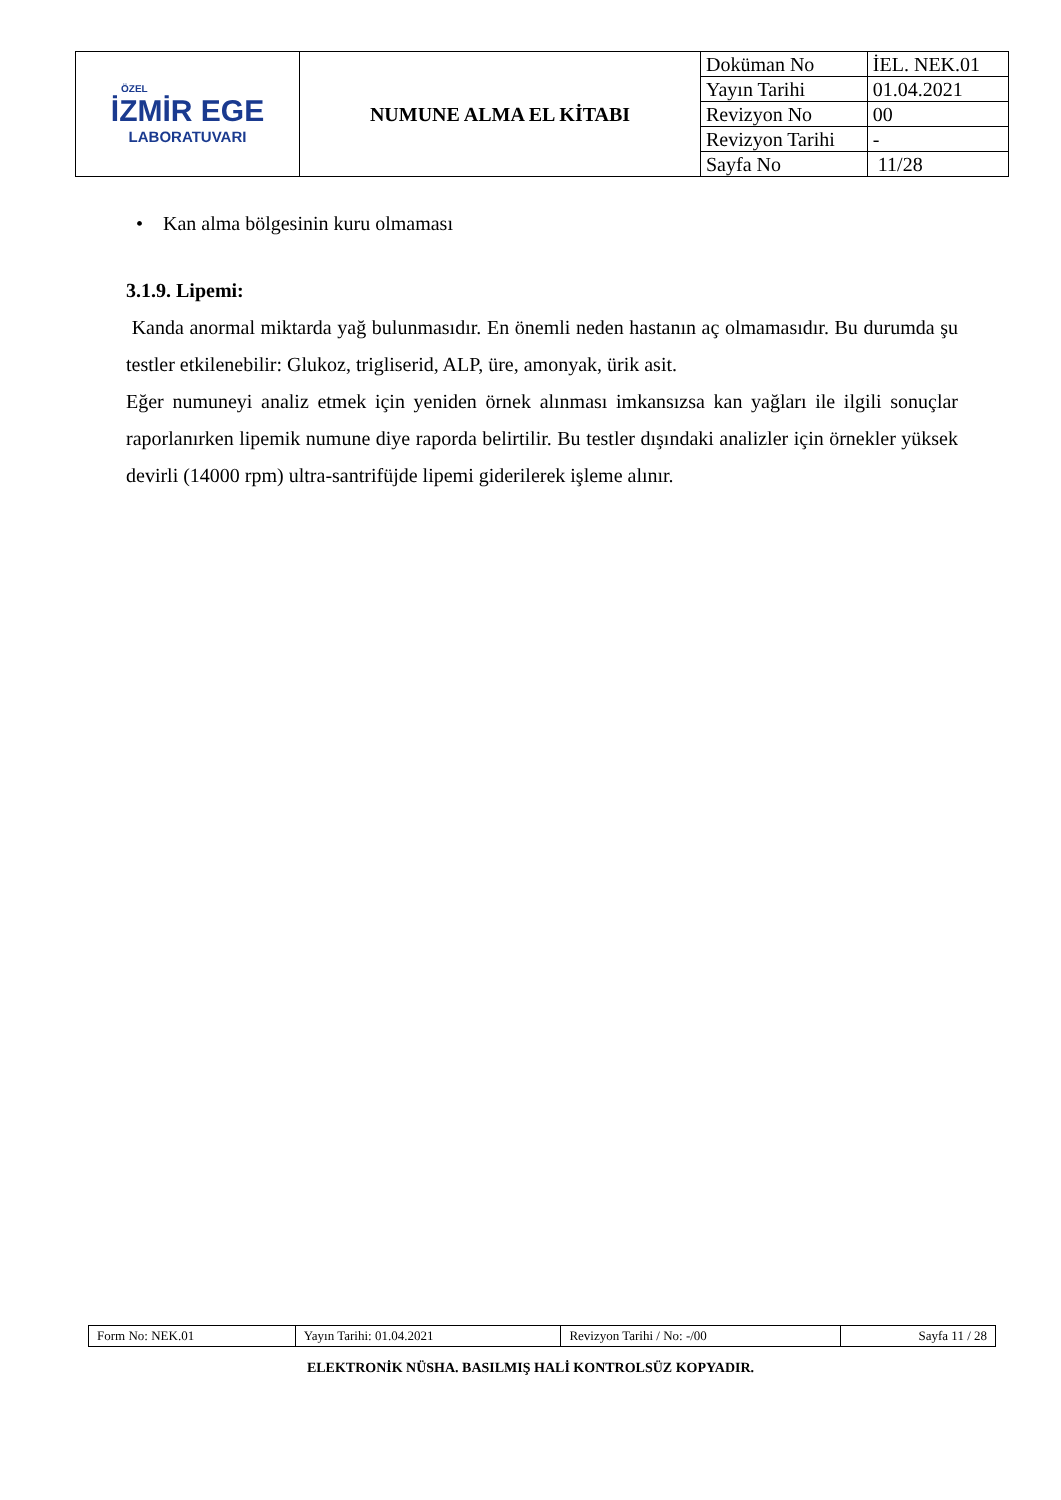| ÖZEL İZMİR EGE LABORATUVARI | NUMUNE ALMA EL KİTABI | Doküman No | İEL. NEK.01 |
| | | Yayın Tarihi | 01.04.2021 |
| | | Revizyon No | 00 |
| | | Revizyon Tarihi | - |
| | | Sayfa No | 11/28 |
• Kan alma bölgesinin kuru olmaması
3.1.9. Lipemi:
Kanda anormal miktarda yağ bulunmasıdır. En önemli neden hastanın aç olmamasıdır. Bu durumda şu testler etkilenebilir: Glukoz, trigliserid, ALP, üre, amonyak, ürik asit.
Eğer numuneyi analiz etmek için yeniden örnek alınması imkansızsa kan yağları ile ilgili sonuçlar raporlanırken lipemik numune diye raporda belirtilir. Bu testler dışındaki analizler için örnekler yüksek devirli (14000 rpm) ultra-santrifüjde lipemi giderilerek işleme alınır.
| Form No: NEK.01 | Yayın Tarihi: 01.04.2021 | Revizyon Tarihi / No: -/00 | Sayfa 11 / 28 |
ELEKTRONİK NÜSHA. BASILMIŞ HALİ KONTROLSÜZ KOPYADIR.